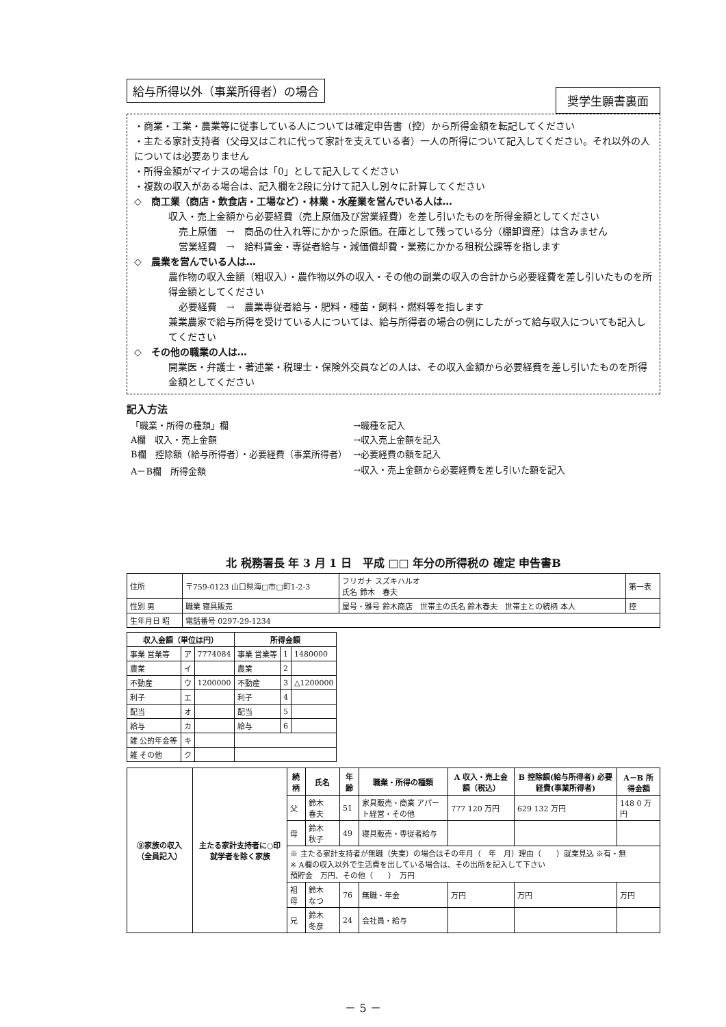給与所得以外（事業所得者）の場合 奨学生願書裏面
・商業・工業・農業等に従事している人については確定申告書（控）から所得金額を転記してください
・主たる家計支持者（父母又はこれに代って家計を支えている者）一人の所得について記入してください。それ以外の人については必要ありません
・所得金額がマイナスの場合は「0」として記入してください
・複数の収入がある場合は、記入欄を2段に分けて記入し別々に計算してください
◇　商工業（商店・飲食店・工場など）・林業・水産業を営んでいる人は…
収入・売上金額から必要経費（売上原価及び営業経費）を差し引いたものを所得金額としてください
売上原価　→　商品の仕入れ等にかかった原価。在庫として残っている分（棚卸資産）は含みません
営業経費　→　給料賃金・専従者給与・減価償却費・業務にかかる租税公課等を指します
◇　農業を営んでいる人は…
農作物の収入金額（粗収入）・農作物以外の収入・その他の副業の収入の合計から必要経費を差し引いたものを所得金額としてください
必要経費　→　農業専従者給与・肥料・種苗・飼料・燃料等を指します
兼業農家で給与所得を受けている人については、給与所得者の場合の例にしたがって給与収入についても記入してください
◇　その他の職業の人は…
開業医・弁護士・著述業・税理士・保険外交員などの人は、その収入金額から必要経費を差し引いたものを所得金額としてください
記入方法
| 「職業・所得の種類」欄 | →職種を記入 |
| A欄 収入・売上金額 | →収入売上金額を記入 |
| B欄 控除額（給与所得者）・必要経費（事業所得者） | →必要経費の額を記入 |
| A－B欄 所得金額 | →収入・売上金額から必要経費を差し引いた額を記入 |
北 税務署長 年 3 月 1 日　平成 □□ 年分の所得税の 確定 申告書B
| 住所 | 〒759-0123 山口県海□市□町1-2-3 | フリガナ スズキハルオ 氏名 鈴木 春夫 | 第一表 |
| 性別 男 | 職業 寝具販売 | 屋号・雅号 鈴木商店 世帯主の氏名 鈴木春夫 世帯主との続柄 本人 | 控 |
| 生年月日 昭 | 電話番号 0297-29-1234 | | |
| 収入金額（単位は円） | | | 所得金額 | | |
| --- | --- | --- | --- | --- | --- |
| 事業 営業等 | ア | 7774084 | 事業 営業等 | 1 | 1480000 |
| 農業 | イ | | 農業 | 2 | |
| 不動産 | ウ | 1200000 | 不動産 | 3 | △1200000 |
| 利子 | エ | | 利子 | 4 | |
| 配当 | オ | | 配当 | 5 | |
| 給与 | カ | | 給与 | 6 | |
| 雑 公的年金等 | キ | | | | |
| 雑 その他 | ク | | | | |
| ⑨家族の収入（全員記入） | 主たる家計支持者に○印 就学者を除く家族 | 続柄 | 氏名 | 年齢 | 職業・所得の種類 | A 収入・売上金額（税込） | B 控除額(給与所得者) 必要経費(事業所得者) | A－B 所得金額 |
| --- | --- | --- | --- | --- | --- | --- | --- | --- |
| | | 父 | 鈴木 春夫 | 51 | 家具販売・商業 アパート経営・その他 | 777 120 万円 | 629 132 万円 | 148 0 万円 |
| | | 母 | 鈴木 秋子 | 49 | 寝具販売・専従者給与 | | | |
| | | ※ 主たる家計支持者が無職（失業）の場合はその年月（ 年 月）理由（ ）就業見込 ※有・無 ※ A欄の収入以外で生活費を出している場合は、その出所を記入して下さい 預貯金 万円、その他（ ） 万円 | | | | | | |
| | | 祖母 | 鈴木 なつ | 76 | 無職・年金 | 万円 | 万円 | 万円 |
| | | 兄 | 鈴木 冬彦 | 24 | 会社員・給与 | | | |
－ 5 －